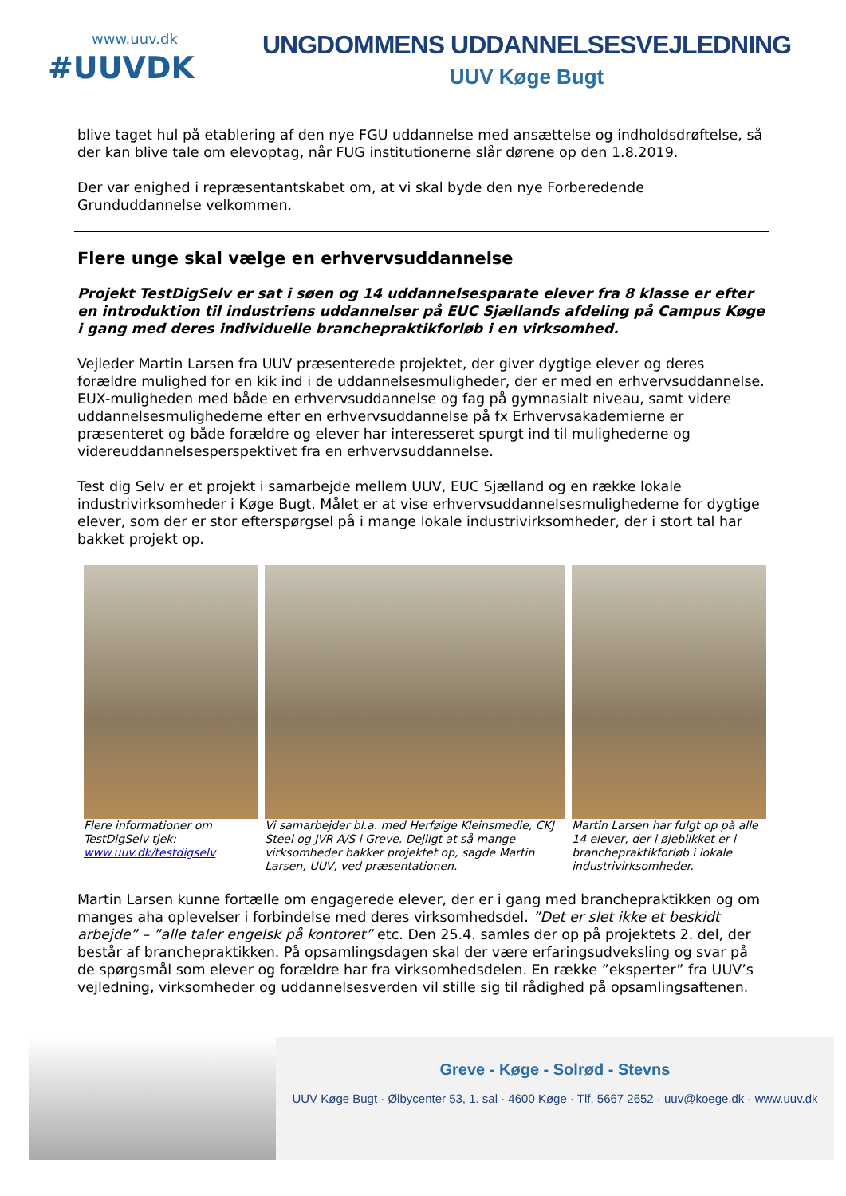www.uuv.dk
#UUVDK
UNGDOMMENS UDDANNELSESVEJLEDNING
UUV Køge Bugt
blive taget hul på etablering af den nye FGU uddannelse med ansættelse og indholdsdrøftelse, så der kan blive tale om elevoptag, når FUG institutionerne slår dørene op den 1.8.2019.
Der var enighed i repræsentantskabet om, at vi skal byde den nye Forberedende Grunduddannelse velkommen.
Flere unge skal vælge en erhvervsuddannelse
Projekt TestDigSelv er sat i søen og 14 uddannelsesparate elever fra 8 klasse er efter en introduktion til industriens uddannelser på EUC Sjællands afdeling på Campus Køge i gang med deres individuelle branchepraktikforløb i en virksomhed.
Vejleder Martin Larsen fra UUV præsenterede projektet, der giver dygtige elever og deres forældre mulighed for en kik ind i de uddannelsesmuligheder, der er med en erhvervsuddannelse. EUX-muligheden med både en erhvervsuddannelse og fag på gymnasialt niveau, samt videre uddannelsesmulighederne efter en erhvervsuddannelse på fx Erhvervsakademierne er præsenteret og både forældre og elever har interesseret spurgt ind til mulighederne og videreuddannelsesperspektivet fra en erhvervsuddannelse.
Test dig Selv er et projekt i samarbejde mellem UUV, EUC Sjælland og en række lokale industrivirksomheder i Køge Bugt. Målet er at vise erhvervsuddannelsesmulighederne for dygtige elever, som der er stor efterspørgsel på i mange lokale industrivirksomheder, der i stort tal har bakket projekt op.
Flere informationer om TestDigSelv tjek: www.uuv.dk/testdigselv
Vi samarbejder bl.a. med Herfølge Kleinsmedie, CKJ Steel og JVR A/S i Greve. Dejligt at så mange virksomheder bakker projektet op, sagde Martin Larsen, UUV, ved præsentationen.
Martin Larsen har fulgt op på alle 14 elever, der i øjeblikket er i branchepraktikforløb i lokale industrivirksomheder.
Martin Larsen kunne fortælle om engagerede elever, der er i gang med branchepraktikken og om manges aha oplevelser i forbindelse med deres virksomhedsdel. ”Det er slet ikke et beskidt arbejde” – ”alle taler engelsk på kontoret” etc. Den 25.4. samles der op på projektets 2. del, der består af branchepraktikken. På opsamlingsdagen skal der være erfaringsudveksling og svar på de spørgsmål som elever og forældre har fra virksomhedsdelen. En række ”eksperter” fra UUV’s vejledning, virksomheder og uddannelsesverden vil stille sig til rådighed på opsamlingsaftenen.
Greve - Køge - Solrød - Stevns
UUV Køge Bugt · Ølbycenter 53, 1. sal · 4600 Køge · Tlf. 5667 2652 · uuv@koege.dk · www.uuv.dk